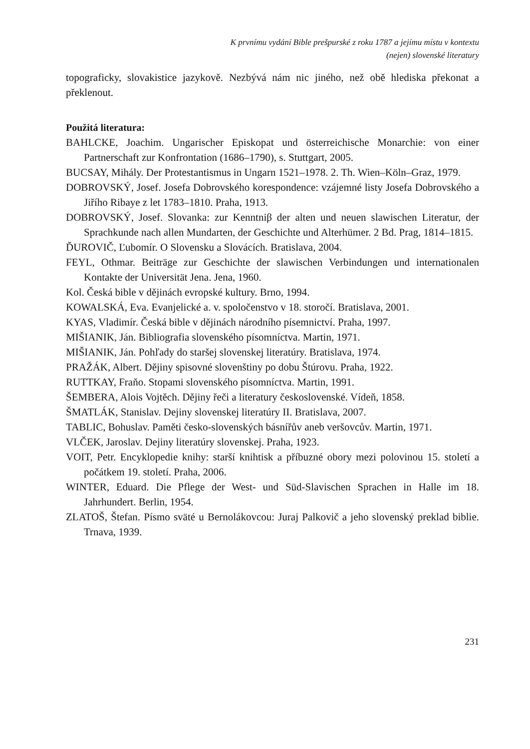K prvnímu vydání Bible prešpurské z roku 1787 a jejímu místu v kontextu
(nejen) slovenské literatury
topograficky, slovakistice jazykově. Nezbývá nám nic jiného, než obě hlediska překonat a překlenout.
Použitá literatura:
BAHLCKE, Joachim. Ungarischer Episkopat und österreichische Monarchie: von einer Partnerschaft zur Konfrontation (1686–1790), s. Stuttgart, 2005.
BUCSAY, Mihály. Der Protestantismus in Ungarn 1521–1978. 2. Th. Wien–Köln–Graz, 1979.
DOBROVSKÝ, Josef. Josefa Dobrovského korespondence: vzájemné listy Josefa Dobrovského a Jiřího Ribaye z let 1783–1810. Praha, 1913.
DOBROVSKÝ, Josef. Slovanka: zur Kenntniβ der alten und neuen slawischen Literatur, der Sprachkunde nach allen Mundarten, der Geschichte und Alterhümer. 2 Bd. Prag, 1814–1815.
ĎUROVIČ, Ľubomír. O Slovensku a Slovácích. Bratislava, 2004.
FEYL, Othmar. Beiträge zur Geschichte der slawischen Verbindungen und internationalen Kontakte der Universität Jena. Jena, 1960.
Kol. Česká bible v dějinách evropské kultury. Brno, 1994.
KOWALSKÁ, Eva. Evanjelické a. v. spoločenstvo v 18. storočí. Bratislava, 2001.
KYAS, Vladimír. Česká bible v dějinách národního písemnictví. Praha, 1997.
MIŠIANIK, Ján. Bibliografia slovenského písomníctva. Martin, 1971.
MIŠIANIK, Ján. Pohľady do staršej slovenskej literatúry. Bratislava, 1974.
PRAŽÁK, Albert. Dějiny spisovné slovenštiny po dobu Štúrovu. Praha, 1922.
RUTTKAY, Fraňo. Stopami slovenského písomníctva. Martin, 1991.
ŠEMBERA, Alois Vojtěch. Dějiny řeči a literatury československé. Vídeň, 1858.
ŠMATLÁK, Stanislav. Dejiny slovenskej literatúry II. Bratislava, 2007.
TABLIC, Bohuslav. Paměti česko-slovenských básnířův aneb veršovcův. Martin, 1971.
VLČEK, Jaroslav. Dejiny literatúry slovenskej. Praha, 1923.
VOIT, Petr. Encyklopedie knihy: starší knihtisk a příbuzné obory mezi polovinou 15. století a počátkem 19. století. Praha, 2006.
WINTER, Eduard. Die Pflege der West- und Süd-Slavischen Sprachen in Halle im 18. Jahrhundert. Berlin, 1954.
ZLATOŠ, Štefan. Písmo sväté u Bernolákovcou: Juraj Palkovič a jeho slovenský preklad biblie. Trnava, 1939.
231